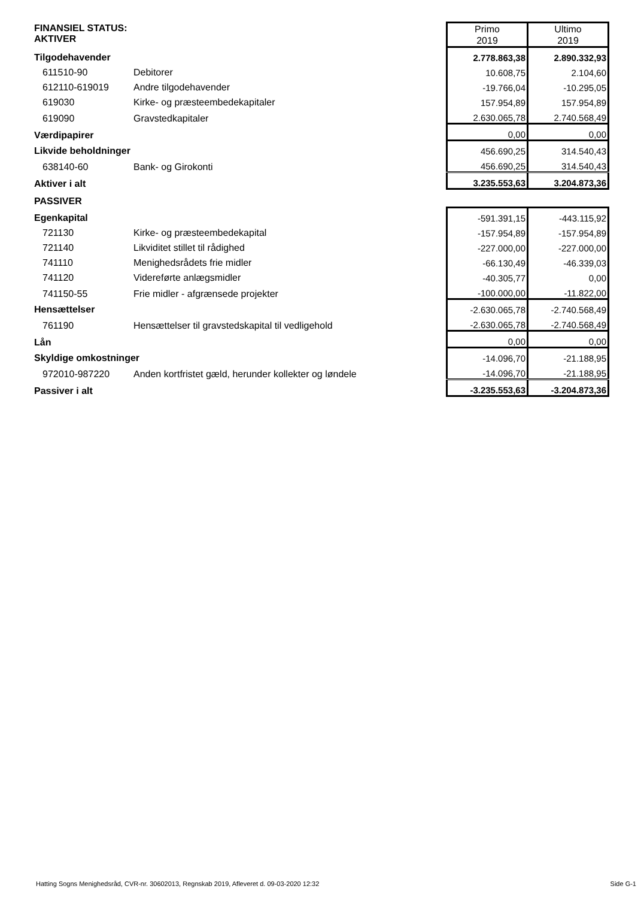| FINANSIEL STATUS: AKTIVER | | Primo 2019 | Ultimo 2019 |
| Tilgodehavender | | 2.778.863,38 | 2.890.332,93 |
| 611510-90 | Debitorer | 10.608,75 | 2.104,60 |
| 612110-619019 | Andre tilgodehavender | -19.766,04 | -10.295,05 |
| 619030 | Kirke- og præsteembedekapitaler | 157.954,89 | 157.954,89 |
| 619090 | Gravstedkapitaler | 2.630.065,78 | 2.740.568,49 |
| Værdipapirer | | 0,00 | 0,00 |
| Likvide beholdninger | | 456.690,25 | 314.540,43 |
| 638140-60 | Bank- og Girokonti | 456.690,25 | 314.540,43 |
| Aktiver i alt | | 3.235.553,63 | 3.204.873,36 |
| PASSIVER | | | |
| Egenkapital | | -591.391,15 | -443.115,92 |
| 721130 | Kirke- og præsteembedekapital | -157.954,89 | -157.954,89 |
| 721140 | Likviditet stillet til rådighed | -227.000,00 | -227.000,00 |
| 741110 | Menighedsrådets frie midler | -66.130,49 | -46.339,03 |
| 741120 | Videreførte anlægsmidler | -40.305,77 | 0,00 |
| 741150-55 | Frie midler - afgrænsede projekter | -100.000,00 | -11.822,00 |
| Hensættelser | | -2.630.065,78 | -2.740.568,49 |
| 761190 | Hensættelser til gravstedskapital til vedligehold | -2.630.065,78 | -2.740.568,49 |
| Lån | | 0,00 | 0,00 |
| Skyldige omkostninger | | -14.096,70 | -21.188,95 |
| 972010-987220 | Anden kortfristet gæld, herunder kollekter og løndele | -14.096,70 | -21.188,95 |
| Passiver i alt | | -3.235.553,63 | -3.204.873,36 |
Hatting Sogns Menighedsråd, CVR-nr. 30602013, Regnskab 2019, Afleveret d. 09-03-2020 12:32 Side G-1